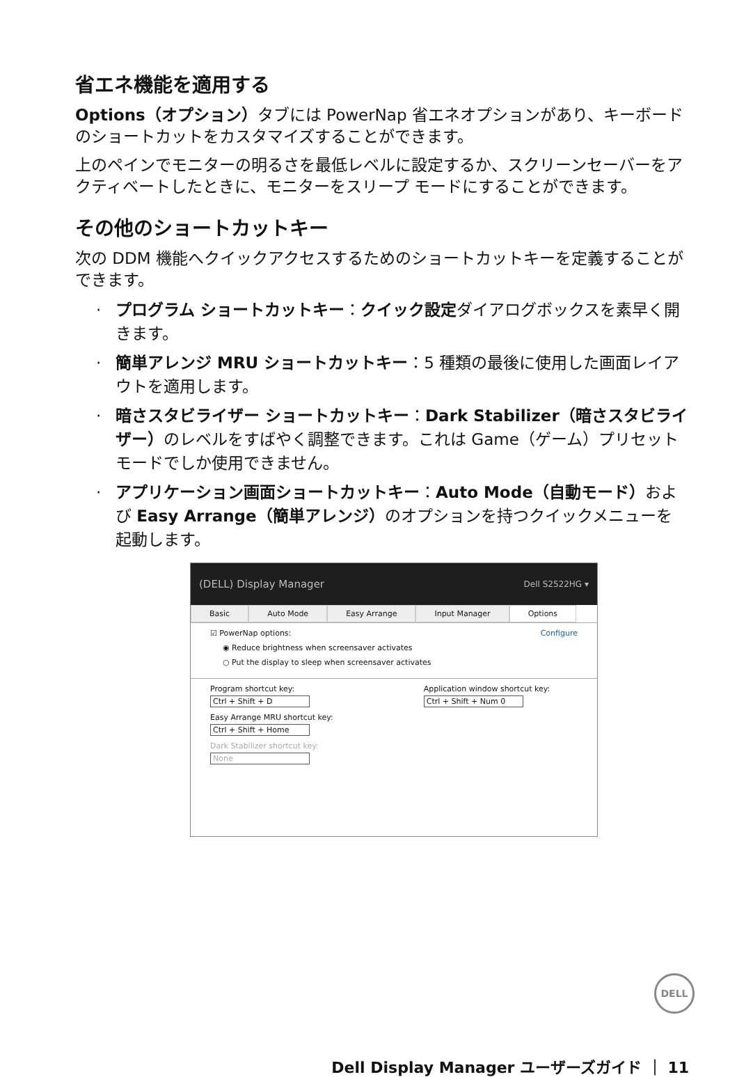省エネ機能を適用する
Options（オプション）タブには PowerNap 省エネオプションがあり、キーボードのショートカットをカスタマイズすることができます。
上のペインでモニターの明るさを最低レベルに設定するか、スクリーンセーバーをアクティベートしたときに、モニターをスリープ モードにすることができます。
その他のショートカットキー
次の DDM 機能へクイックアクセスするためのショートカットキーを定義することができます。
· プログラム ショートカットキー：クイック設定ダイアログボックスを素早く開きます。
· 簡単アレンジ MRU ショートカットキー：5 種類の最後に使用した画面レイアウトを適用します。
· 暗さスタビライザー ショートカットキー：Dark Stabilizer（暗さスタビライザー）のレベルをすばやく調整できます。これは Game（ゲーム）プリセット モードでしか使用できません。
· アプリケーション画面ショートカットキー：Auto Mode（自動モード）および Easy Arrange（簡単アレンジ）のオプションを持つクイックメニューを起動します。
(DELL) Display Manager Dell S2522HG ▾
Basic Auto Mode Easy Arrange Input Manager Options
☑ PowerNap options: Configure
◉ Reduce brightness when screensaver activates
○ Put the display to sleep when screensaver activates
Program shortcut key:
Ctrl + Shift + D
Easy Arrange MRU shortcut key:
Ctrl + Shift + Home
Dark Stabilizer shortcut key:
None
Application window shortcut key:
Ctrl + Shift + Num 0
DELL
Dell Display Manager ユーザーズガイド ｜ 11